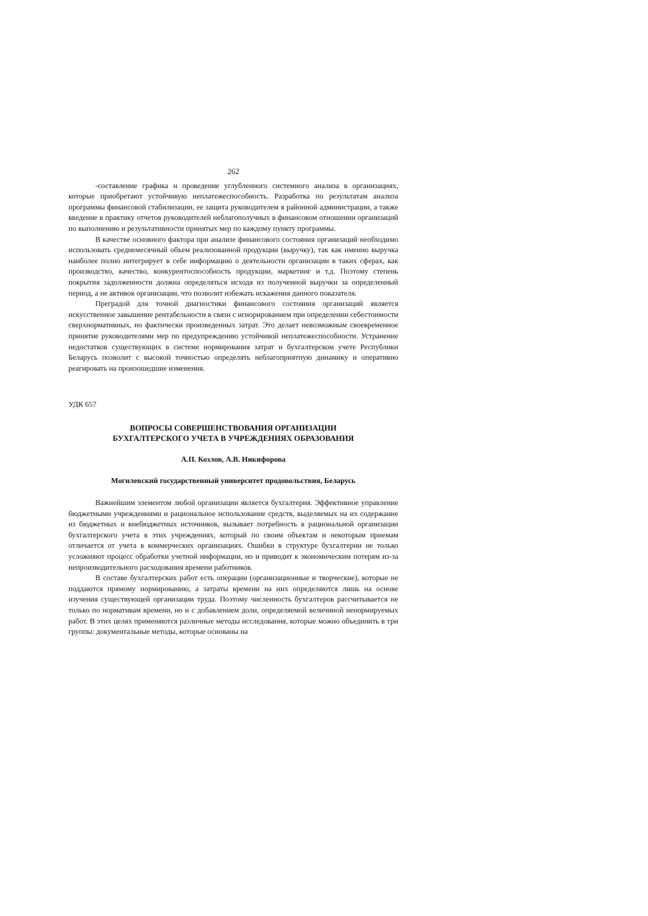262
-составление графика и проведение углубленного системного анализа в организациях, которые приобретают устойчивую неплатежеспособность. Разработка по результатам анализа программы финансовой стабилизации, ее защита руководителем в районной администрации, а также введение в практику отчетов руководителей неблагополучных в финансовом отношении организаций по выполнению и результативности принятых мер по каждому пункту программы.
В качестве основного фактора при анализе финансового состояния организаций необходимо использовать среднемесячный объем реализованной продукции (выручку), так как именно выручка наиболее полно интегрирует в себе информацию о деятельности организации в таких сферах, как производство, качество, конкурентоспособность продукции, маркетинг и т.д. Поэтому степень покрытия задолженности должна определяться исходя из полученной выручки за определенный период, а не активов организации, что позволит избежать искажения данного показателя.
Преградой для точной диагностики финансового состояния организаций является искусственное завышение рентабельности в связи с игнорированием при определении себестоимости сверхнормативных, но фактически произведенных затрат. Это делает невозможным своевременное принятие руководителями мер по предупреждению устойчивой неплатежеспособности. Устранение недостатков существующих в системе нормирования затрат и бухгалтерском учете Республики Беларусь позволит с высокой точностью определять неблагоприятную динамику и оперативно реагировать на произошедшие изменения.
УДК 657
ВОПРОСЫ СОВЕРШЕНСТВОВАНИЯ ОРГАНИЗАЦИИ
БУХГАЛТЕРСКОГО УЧЕТА В УЧРЕЖДЕНИЯХ ОБРАЗОВАНИЯ
А.П. Козлов, А.В. Никифорова
Могилевский государственный университет продовольствия, Беларусь
Важнейшим элементом любой организации является бухгалтерия. Эффективное управление бюджетными учреждениями и рациональное использование средств, выделяемых на их содержание из бюджетных и внебюджетных источников, вызывает потребность в рациональной организации бухгалтерского учета в этих учреждениях, который по своим объектам и некоторым приемам отличается от учета в коммерческих организациях. Ошибки в структуре бухгалтерии не только усложняют процесс обработки учетной информации, но и приводит к экономическим потерям из-за непроизводительного расходования времени работников.
В составе бухгалтерских работ есть операции (организационные и творческие), которые не поддаются прямому нормированию, а затраты времени на них определяются лишь на основе изучения существующей организации труда. Поэтому численность бухгалтеров рассчитывается не только по нормативам времени, но и с добавлением доли, определяемой величиной ненормируемых работ. В этих целях применяются различные методы исследования, которые можно объединить в три группы: документальные методы, которые основаны на